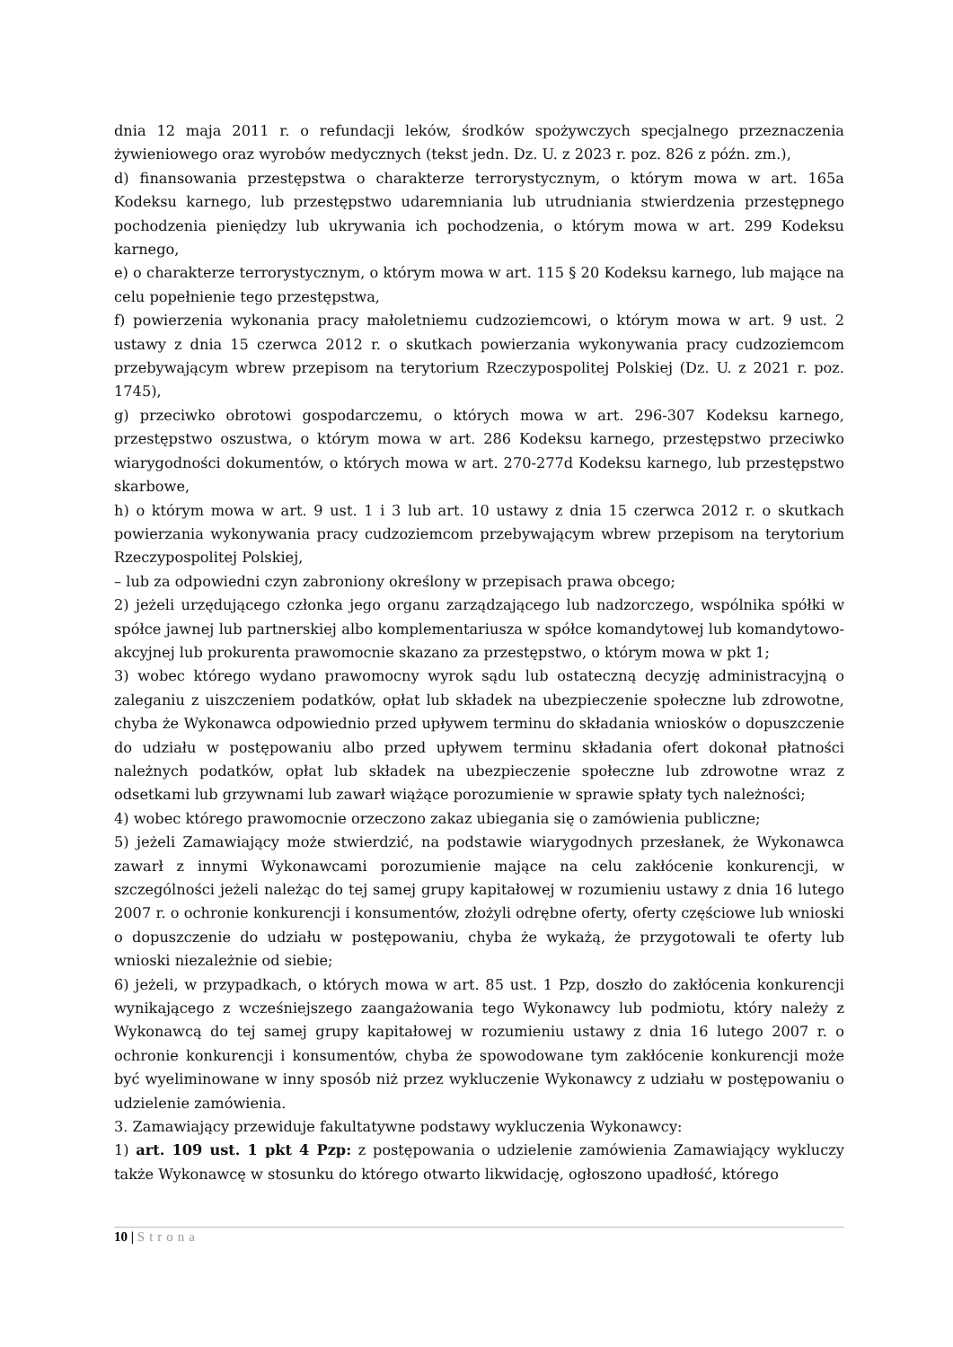dnia 12 maja 2011 r. o refundacji leków, środków spożywczych specjalnego przeznaczenia żywieniowego oraz wyrobów medycznych (tekst jedn. Dz. U. z 2023 r. poz. 826 z późn. zm.),
d) finansowania przestępstwa o charakterze terrorystycznym, o którym mowa w art. 165a Kodeksu karnego, lub przestępstwo udaremniania lub utrudniania stwierdzenia przestępnego pochodzenia pieniędzy lub ukrywania ich pochodzenia, o którym mowa w art. 299 Kodeksu karnego,
e) o charakterze terrorystycznym, o którym mowa w art. 115 § 20 Kodeksu karnego, lub mające na celu popełnienie tego przestępstwa,
f) powierzenia wykonania pracy małoletniemu cudzoziemcowi, o którym mowa w art. 9 ust. 2 ustawy z dnia 15 czerwca 2012 r. o skutkach powierzania wykonywania pracy cudzoziemcom przebywającym wbrew przepisom na terytorium Rzeczypospolitej Polskiej (Dz. U. z 2021 r. poz. 1745),
g) przeciwko obrotowi gospodarczemu, o których mowa w art. 296-307 Kodeksu karnego, przestępstwo oszustwa, o którym mowa w art. 286 Kodeksu karnego, przestępstwo przeciwko wiarygodności dokumentów, o których mowa w art. 270-277d Kodeksu karnego, lub przestępstwo skarbowe,
h) o którym mowa w art. 9 ust. 1 i 3 lub art. 10 ustawy z dnia 15 czerwca 2012 r. o skutkach powierzania wykonywania pracy cudzoziemcom przebywającym wbrew przepisom na terytorium Rzeczypospolitej Polskiej,
– lub za odpowiedni czyn zabroniony określony w przepisach prawa obcego;
2) jeżeli urzędującego członka jego organu zarządzającego lub nadzorczego, wspólnika spółki w spółce jawnej lub partnerskiej albo komplementariusza w spółce komandytowej lub komandytowo-akcyjnej lub prokurenta prawomocnie skazano za przestępstwo, o którym mowa w pkt 1;
3) wobec którego wydano prawomocny wyrok sądu lub ostateczną decyzję administracyjną o zaleganiu z uiszczeniem podatków, opłat lub składek na ubezpieczenie społeczne lub zdrowotne, chyba że Wykonawca odpowiednio przed upływem terminu do składania wniosków o dopuszczenie do udziału w postępowaniu albo przed upływem terminu składania ofert dokonał płatności należnych podatków, opłat lub składek na ubezpieczenie społeczne lub zdrowotne wraz z odsetkami lub grzywnami lub zawarł wiążące porozumienie w sprawie spłaty tych należności;
4) wobec którego prawomocnie orzeczono zakaz ubiegania się o zamówienia publiczne;
5) jeżeli Zamawiający może stwierdzić, na podstawie wiarygodnych przesłanek, że Wykonawca zawarł z innymi Wykonawcami porozumienie mające na celu zakłócenie konkurencji, w szczególności jeżeli należąc do tej samej grupy kapitałowej w rozumieniu ustawy z dnia 16 lutego 2007 r. o ochronie konkurencji i konsumentów, złożyli odrębne oferty, oferty częściowe lub wnioski o dopuszczenie do udziału w postępowaniu, chyba że wykażą, że przygotowali te oferty lub wnioski niezależnie od siebie;
6) jeżeli, w przypadkach, o których mowa w art. 85 ust. 1 Pzp, doszło do zakłócenia konkurencji wynikającego z wcześniejszego zaangażowania tego Wykonawcy lub podmiotu, który należy z Wykonawcą do tej samej grupy kapitałowej w rozumieniu ustawy z dnia 16 lutego 2007 r. o ochronie konkurencji i konsumentów, chyba że spowodowane tym zakłócenie konkurencji może być wyeliminowane w inny sposób niż przez wykluczenie Wykonawcy z udziału w postępowaniu o udzielenie zamówienia.
3. Zamawiający przewiduje fakultatywne podstawy wykluczenia Wykonawcy:
1) art. 109 ust. 1 pkt 4 Pzp: z postępowania o udzielenie zamówienia Zamawiający wykluczy także Wykonawcę w stosunku do którego otwarto likwidację, ogłoszono upadłość, którego
10 | Strona